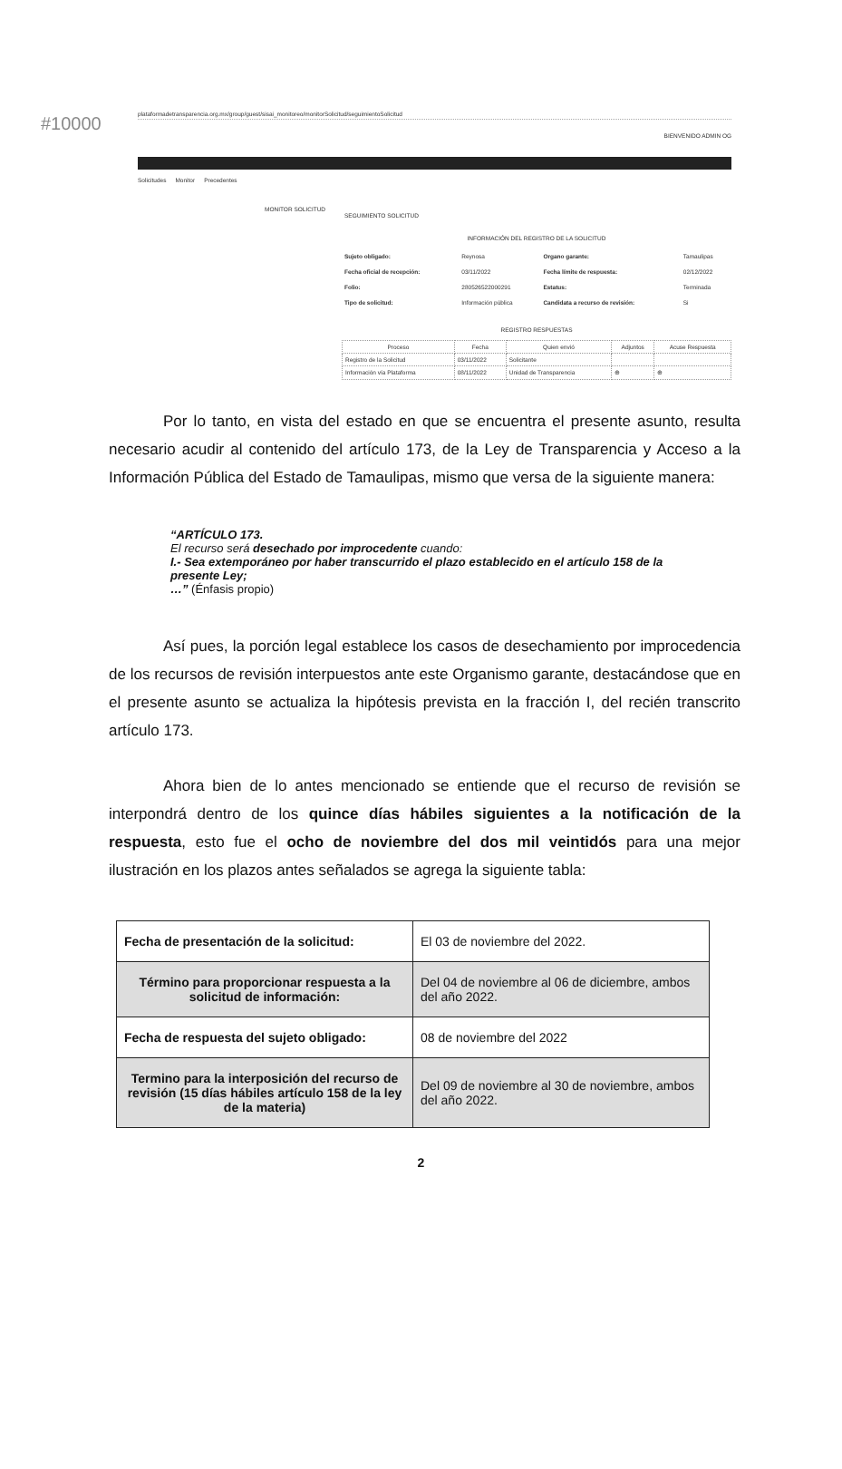#10000
plataformadetransparencia.org.mx/group/guest/sisai_monitoreo/monitorSolicitud/seguimientoSolicitud
BIENVENIDO ADMIN OG
Solicitudes Monitor Precedentes
MONITOR SOLICITUD
SEGUIMIENTO SOLICITUD
INFORMACIÓN DEL REGISTRO DE LA SOLICITUD
| Sujeto obligado: | Reynosa | Organo garante: | Tamaulipas |
| Fecha oficial de recepción: | 03/11/2022 | Fecha límite de respuesta: | 02/12/2022 |
| Folio: | 280526522000291 | Estatus: | Terminada |
| Tipo de solicitud: | Información pública | Candidata a recurso de revisión: | Si |
REGISTRO RESPUESTAS
| Proceso | Fecha | Quien envió | Adjuntos | Acuse Respuesta |
| --- | --- | --- | --- | --- |
| Registro de la Solicitud | 03/11/2022 | Solicitante | | |
| Información vía Plataforma | 08/11/2022 | Unidad de Transparencia | ⊕ | ⊕ |
Por lo tanto, en vista del estado en que se encuentra el presente asunto, resulta necesario acudir al contenido del artículo 173, de la Ley de Transparencia y Acceso a la Información Pública del Estado de Tamaulipas, mismo que versa de la siguiente manera:
“ARTÍCULO 173.
El recurso será desechado por improcedente cuando:
I.- Sea extemporáneo por haber transcurrido el plazo establecido en el artículo 158 de la presente Ley;
…” (Énfasis propio)
Así pues, la porción legal establece los casos de desechamiento por improcedencia de los recursos de revisión interpuestos ante este Organismo garante, destacándose que en el presente asunto se actualiza la hipótesis prevista en la fracción I, del recién transcrito artículo 173.
Ahora bien de lo antes mencionado se entiende que el recurso de revisión se interpondrá dentro de los quince días hábiles siguientes a la notificación de la respuesta, esto fue el ocho de noviembre del dos mil veintidós para una mejor ilustración en los plazos antes señalados se agrega la siguiente tabla:
| Fecha de presentación de la solicitud: | El 03 de noviembre del 2022. |
| Término para proporcionar respuesta a la solicitud de información: | Del 04 de noviembre al 06 de diciembre, ambos del año 2022. |
| Fecha de respuesta del sujeto obligado: | 08 de noviembre del 2022 |
| Termino para la interposición del recurso de revisión (15 días hábiles artículo 158 de la ley de la materia) | Del 09 de noviembre al 30 de noviembre, ambos del año 2022. |
2